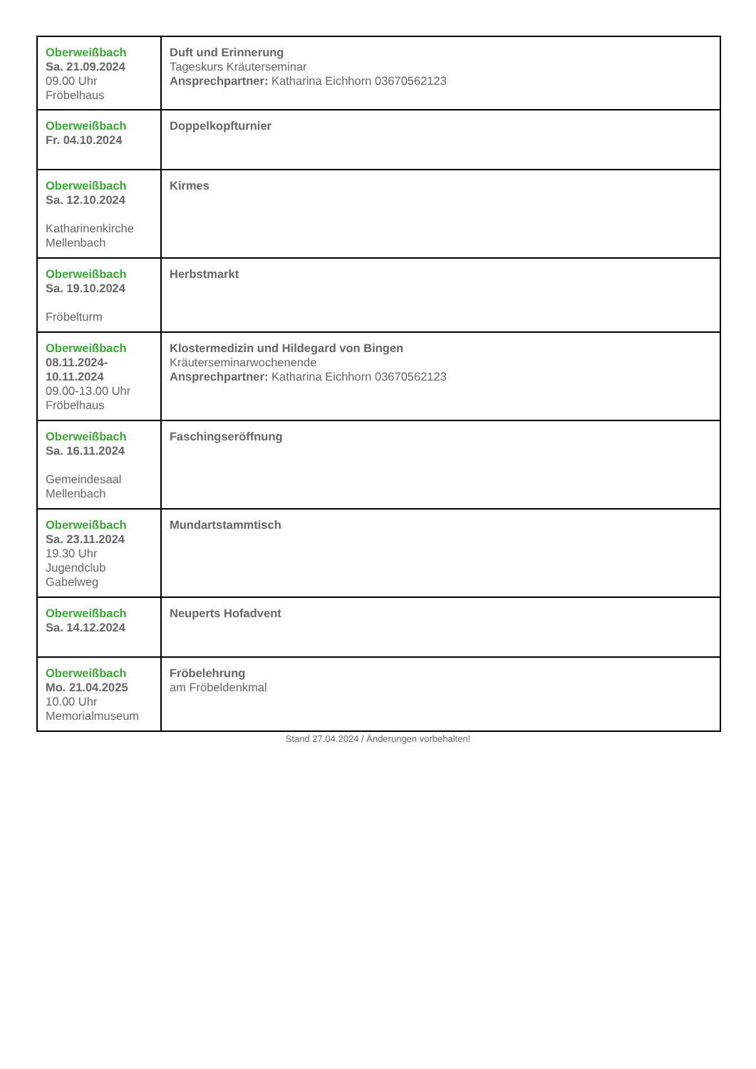| Oberweißbach Sa. 21.09.2024 09.00 Uhr Fröbelhaus | Duft und Erinnerung Tageskurs Kräuterseminar Ansprechpartner: Katharina Eichhorn 03670562123 |
| Oberweißbach Fr. 04.10.2024 | Doppelkopfturnier |
| Oberweißbach Sa. 12.10.2024 Katharinenkirche Mellenbach | Kirmes |
| Oberweißbach Sa. 19.10.2024 Fröbelturm | Herbstmarkt |
| Oberweißbach 08.11.2024- 10.11.2024 09.00-13.00 Uhr Fröbelhaus | Klostermedizin und Hildegard von Bingen Kräuterseminarwochenende Ansprechpartner: Katharina Eichhorn 03670562123 |
| Oberweißbach Sa. 16.11.2024 Gemeindesaal Mellenbach | Faschingseröffnung |
| Oberweißbach Sa. 23.11.2024 19.30 Uhr Jugendclub Gabelweg | Mundartstammtisch |
| Oberweißbach Sa. 14.12.2024 | Neuperts Hofadvent |
| Oberweißbach Mo. 21.04.2025 10.00 Uhr Memorialmuseum | Fröbelehrung am Fröbeldenkmal |
Stand 27.04.2024 / Änderungen vorbehalten!